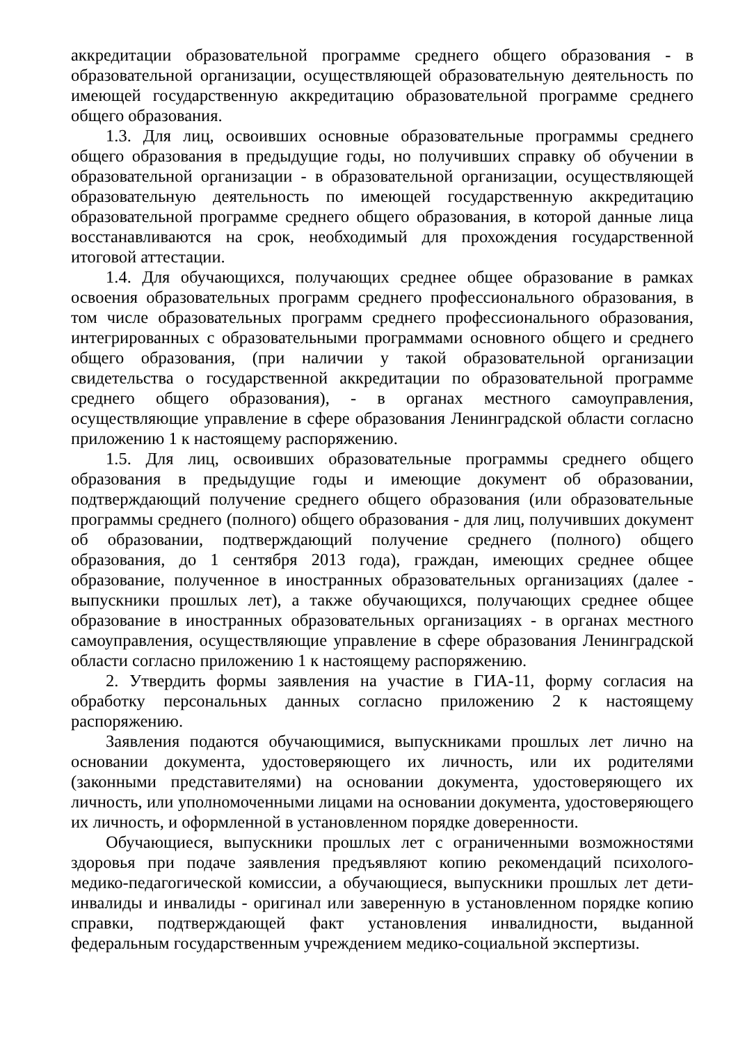аккредитации образовательной программе среднего общего образования - в образовательной организации, осуществляющей образовательную деятельность по имеющей государственную аккредитацию образовательной программе среднего общего образования.
1.3. Для лиц, освоивших основные образовательные программы среднего общего образования в предыдущие годы, но получивших справку об обучении в образовательной организации - в образовательной организации, осуществляющей образовательную деятельность по имеющей государственную аккредитацию образовательной программе среднего общего образования, в которой данные лица восстанавливаются на срок, необходимый для прохождения государственной итоговой аттестации.
1.4. Для обучающихся, получающих среднее общее образование в рамках освоения образовательных программ среднего профессионального образования, в том числе образовательных программ среднего профессионального образования, интегрированных с образовательными программами основного общего и среднего общего образования, (при наличии у такой образовательной организации свидетельства о государственной аккредитации по образовательной программе среднего общего образования), - в органах местного самоуправления, осуществляющие управление в сфере образования Ленинградской области согласно приложению 1 к настоящему распоряжению.
1.5. Для лиц, освоивших образовательные программы среднего общего образования в предыдущие годы и имеющие документ об образовании, подтверждающий получение среднего общего образования (или образовательные программы среднего (полного) общего образования - для лиц, получивших документ об образовании, подтверждающий получение среднего (полного) общего образования, до 1 сентября 2013 года), граждан, имеющих среднее общее образование, полученное в иностранных образовательных организациях (далее - выпускники прошлых лет), а также обучающихся, получающих среднее общее образование в иностранных образовательных организациях - в органах местного самоуправления, осуществляющие управление в сфере образования Ленинградской области согласно приложению 1 к настоящему распоряжению.
2. Утвердить формы заявления на участие в ГИА-11, форму согласия на обработку персональных данных согласно приложению 2 к настоящему распоряжению.
Заявления подаются обучающимися, выпускниками прошлых лет лично на основании документа, удостоверяющего их личность, или их родителями (законными представителями) на основании документа, удостоверяющего их личность, или уполномоченными лицами на основании документа, удостоверяющего их личность, и оформленной в установленном порядке доверенности.
Обучающиеся, выпускники прошлых лет с ограниченными возможностями здоровья при подаче заявления предъявляют копию рекомендаций психолого-медико-педагогической комиссии, а обучающиеся, выпускники прошлых лет дети-инвалиды и инвалиды - оригинал или заверенную в установленном порядке копию справки, подтверждающей факт установления инвалидности, выданной федеральным государственным учреждением медико-социальной экспертизы.